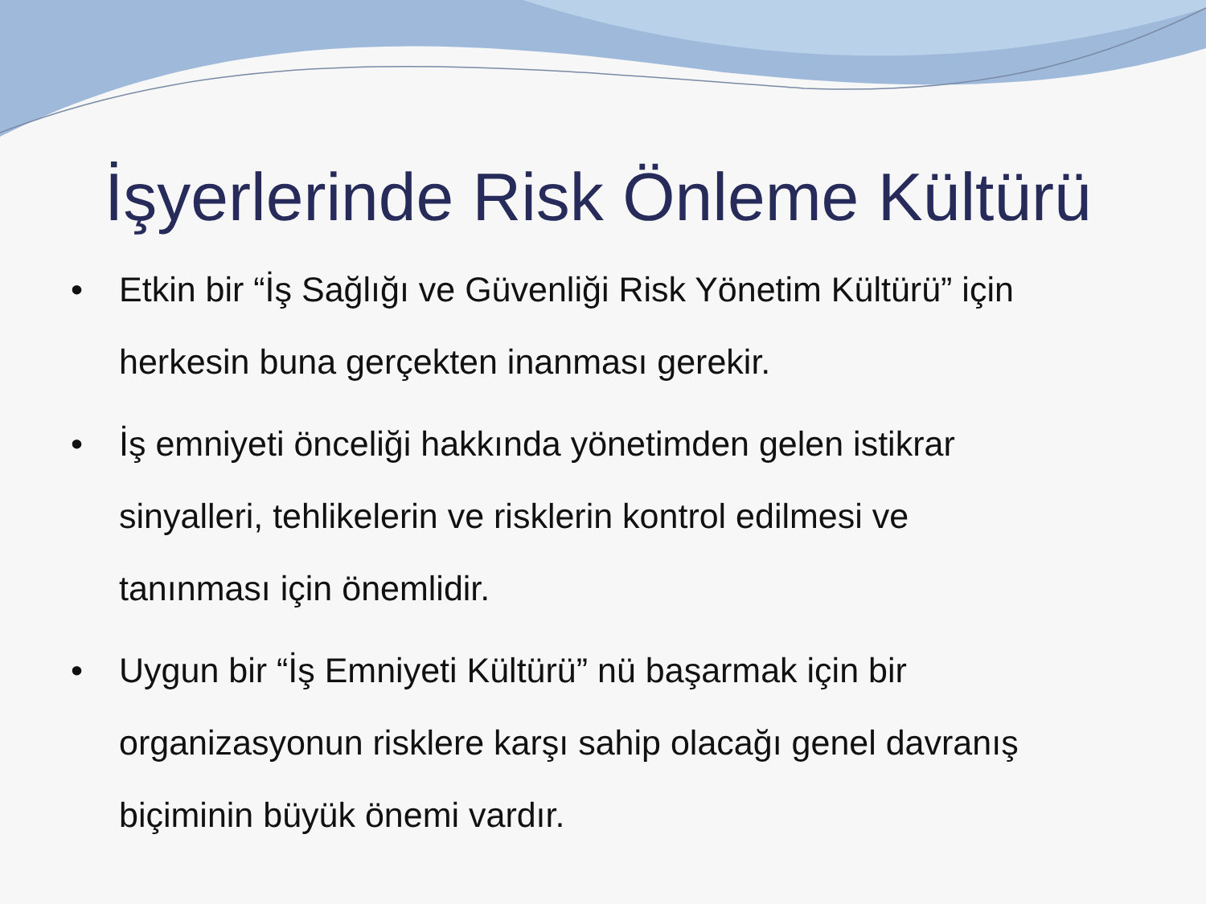İşyerlerinde Risk Önleme Kültürü
• Etkin bir “İş Sağlığı ve Güvenliği Risk Yönetim Kültürü” için herkesin buna gerçekten inanması gerekir.
• İş emniyeti önceliği hakkında yönetimden gelen istikrar sinyalleri, tehlikelerin ve risklerin kontrol edilmesi ve tanınması için önemlidir.
• Uygun bir “İş Emniyeti Kültürü” nü başarmak için bir organizasyonun risklere karşı sahip olacağı genel davranış biçiminin büyük önemi vardır.